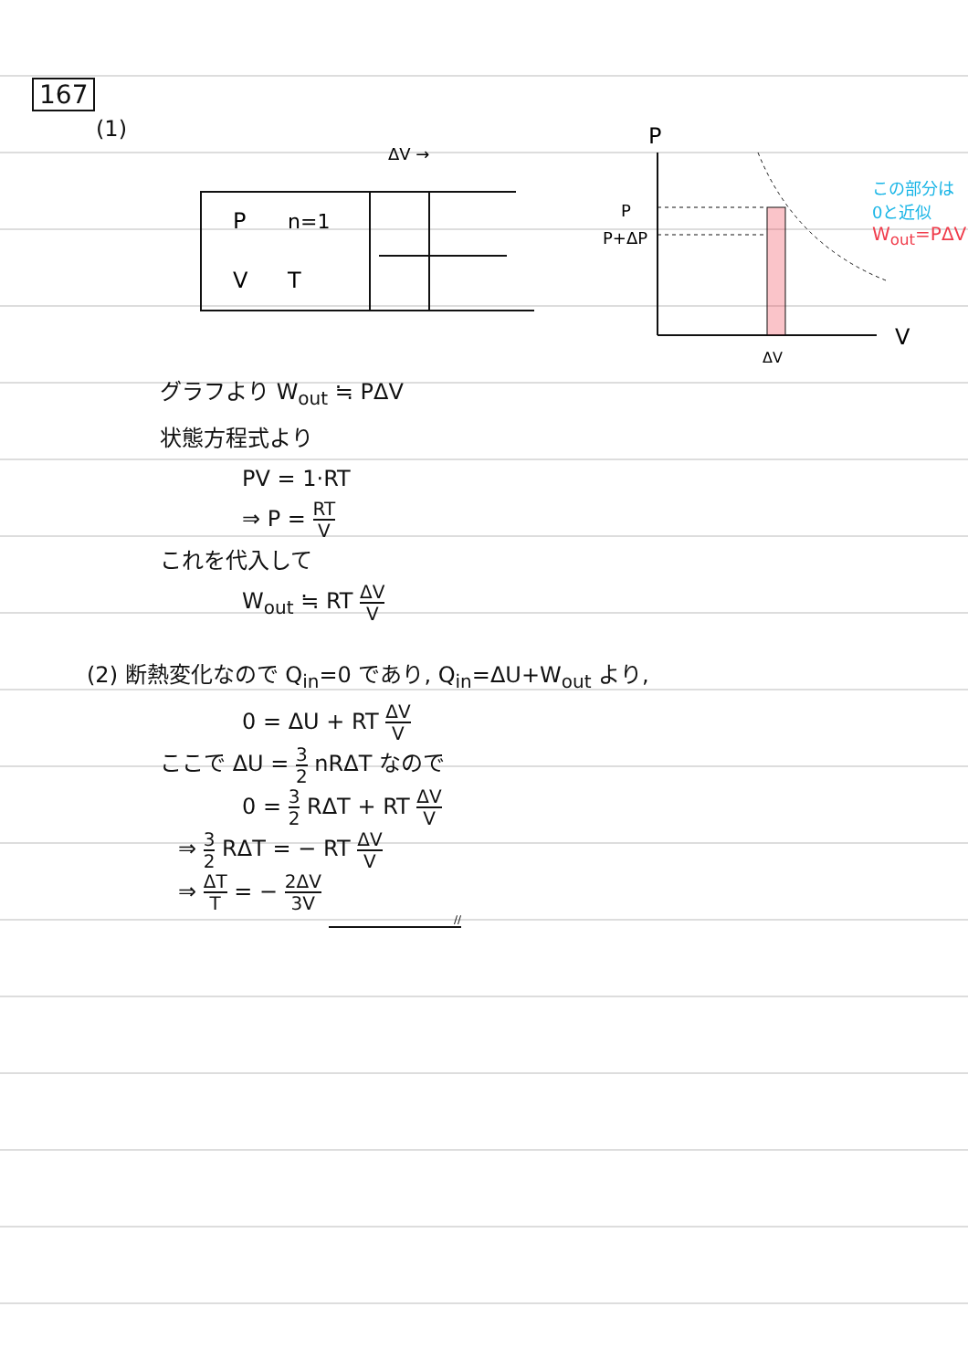167
(1)
ΔV →
P
n=1
V
T
P
P
P+ΔP
V
ΔV
この部分は
0と近似
W<sub>out</sub>=PΔV
グラフより W<sub>out</sub> ≒ PΔV
状態方程式より
PV = 1·RT
⇒ P = RT V
これを代入して
W<sub>out</sub> ≒ RT ΔV V
(2) 断熱変化なので Q<sub>in</sub>=0 であり, Q<sub>in</sub>=ΔU+W<sub>out</sub> より,
0 = ΔU + RT ΔV V
ここで ΔU = 3 2 nRΔT なので
0 = 3 2 RΔT + RT ΔV V
⇒ 3 2 RΔT = − RT ΔV V
⇒ ΔT T = − 2ΔV 3V
//